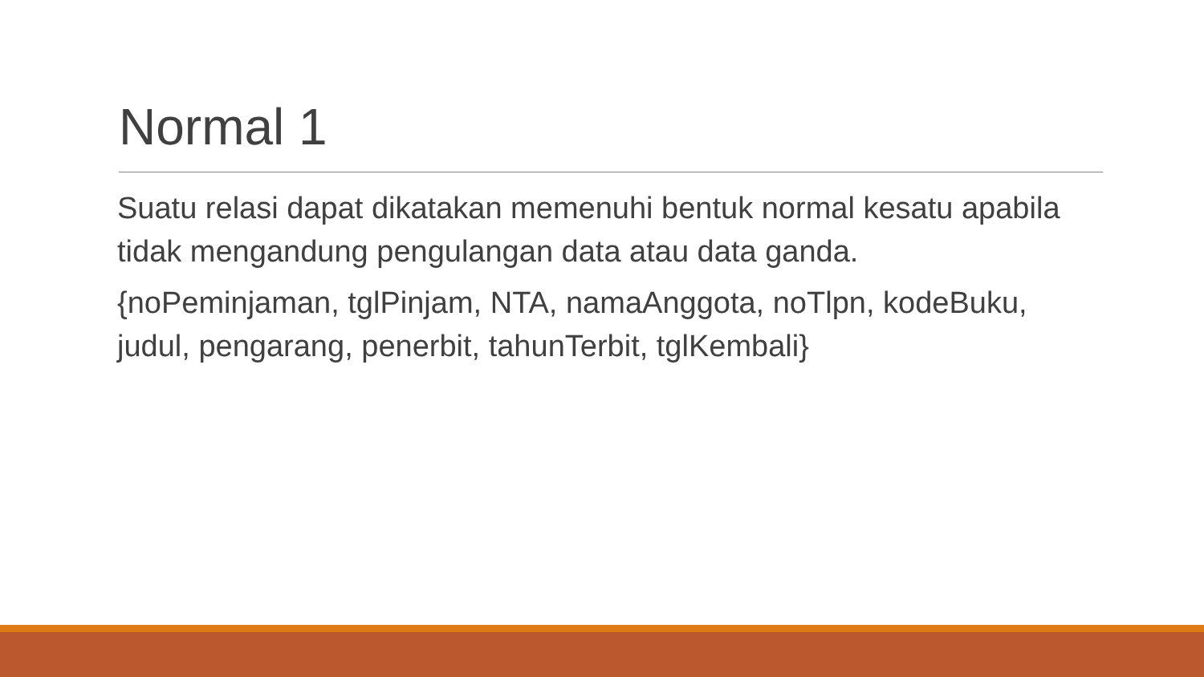Normal 1
Suatu relasi dapat dikatakan memenuhi bentuk normal kesatu apabila tidak mengandung pengulangan data atau data ganda.
{noPeminjaman, tglPinjam, NTA, namaAnggota, noTlpn, kodeBuku, judul, pengarang, penerbit, tahunTerbit, tglKembali}